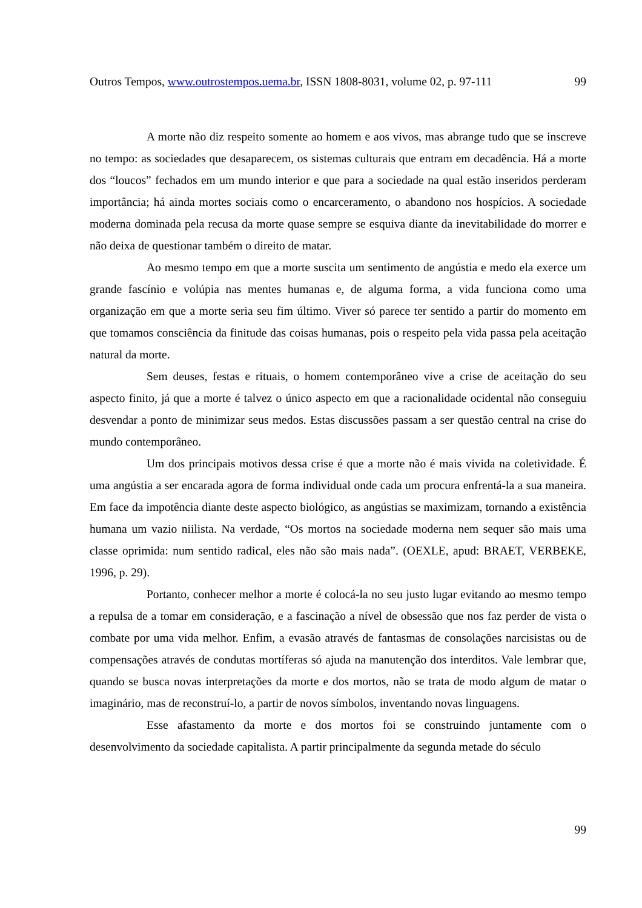Outros Tempos, www.outrostempos.uema.br, ISSN 1808-8031, volume 02, p. 97-111 99
A morte não diz respeito somente ao homem e aos vivos, mas abrange tudo que se inscreve no tempo: as sociedades que desaparecem, os sistemas culturais que entram em decadência. Há a morte dos “loucos” fechados em um mundo interior e que para a sociedade na qual estão inseridos perderam importância; há ainda mortes sociais como o encarceramento, o abandono nos hospícios. A sociedade moderna dominada pela recusa da morte quase sempre se esquiva diante da inevitabilidade do morrer e não deixa de questionar também o direito de matar.
Ao mesmo tempo em que a morte suscita um sentimento de angústia e medo ela exerce um grande fascínio e volúpia nas mentes humanas e, de alguma forma, a vida funciona como uma organização em que a morte seria seu fim último. Viver só parece ter sentido a partir do momento em que tomamos consciência da finitude das coisas humanas, pois o respeito pela vida passa pela aceitação natural da morte.
Sem deuses, festas e rituais, o homem contemporâneo vive a crise de aceitação do seu aspecto finito, já que a morte é talvez o único aspecto em que a racionalidade ocidental não conseguiu desvendar a ponto de minimizar seus medos. Estas discussões passam a ser questão central na crise do mundo contemporâneo.
Um dos principais motivos dessa crise é que a morte não é mais vivida na coletividade. É uma angústia a ser encarada agora de forma individual onde cada um procura enfrentá-la a sua maneira. Em face da impotência diante deste aspecto biológico, as angústias se maximizam, tornando a existência humana um vazio niilista. Na verdade, “Os mortos na sociedade moderna nem sequer são mais uma classe oprimida: num sentido radical, eles não são mais nada”. (OEXLE, apud: BRAET, VERBEKE, 1996, p. 29).
Portanto, conhecer melhor a morte é colocá-la no seu justo lugar evitando ao mesmo tempo a repulsa de a tomar em consideração, e a fascinação a nível de obsessão que nos faz perder de vista o combate por uma vida melhor. Enfim, a evasão através de fantasmas de consolações narcisistas ou de compensações através de condutas mortíferas só ajuda na manutenção dos interditos. Vale lembrar que, quando se busca novas interpretações da morte e dos mortos, não se trata de modo algum de matar o imaginário, mas de reconstruí-lo, a partir de novos símbolos, inventando novas linguagens.
Esse afastamento da morte e dos mortos foi se construindo juntamente com o desenvolvimento da sociedade capitalista. A partir principalmente da segunda metade do século
99